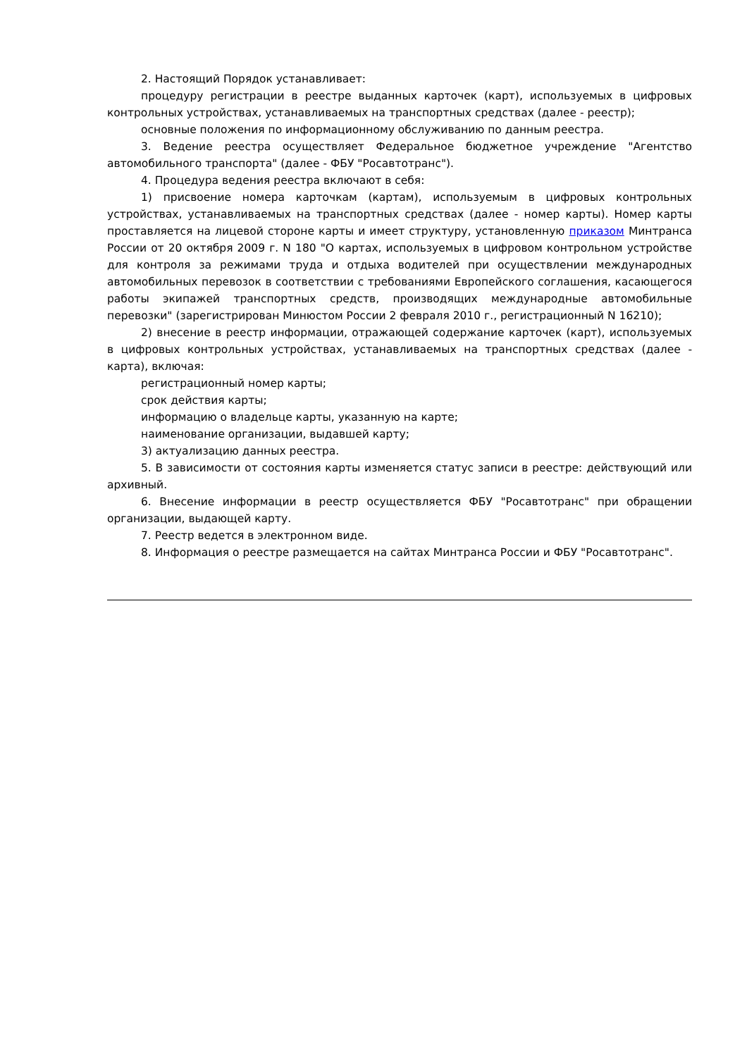2. Настоящий Порядок устанавливает:
процедуру регистрации в реестре выданных карточек (карт), используемых в цифровых контрольных устройствах, устанавливаемых на транспортных средствах (далее - реестр);
основные положения по информационному обслуживанию по данным реестра.
3. Ведение реестра осуществляет Федеральное бюджетное учреждение "Агентство автомобильного транспорта" (далее - ФБУ "Росавтотранс").
4. Процедура ведения реестра включают в себя:
1) присвоение номера карточкам (картам), используемым в цифровых контрольных устройствах, устанавливаемых на транспортных средствах (далее - номер карты). Номер карты проставляется на лицевой стороне карты и имеет структуру, установленную приказом Минтранса России от 20 октября 2009 г. N 180 "О картах, используемых в цифровом контрольном устройстве для контроля за режимами труда и отдыха водителей при осуществлении международных автомобильных перевозок в соответствии с требованиями Европейского соглашения, касающегося работы экипажей транспортных средств, производящих международные автомобильные перевозки" (зарегистрирован Минюстом России 2 февраля 2010 г., регистрационный N 16210);
2) внесение в реестр информации, отражающей содержание карточек (карт), используемых в цифровых контрольных устройствах, устанавливаемых на транспортных средствах (далее - карта), включая:
регистрационный номер карты;
срок действия карты;
информацию о владельце карты, указанную на карте;
наименование организации, выдавшей карту;
3) актуализацию данных реестра.
5. В зависимости от состояния карты изменяется статус записи в реестре: действующий или архивный.
6. Внесение информации в реестр осуществляется ФБУ "Росавтотранс" при обращении организации, выдающей карту.
7. Реестр ведется в электронном виде.
8. Информация о реестре размещается на сайтах Минтранса России и ФБУ "Росавтотранс".